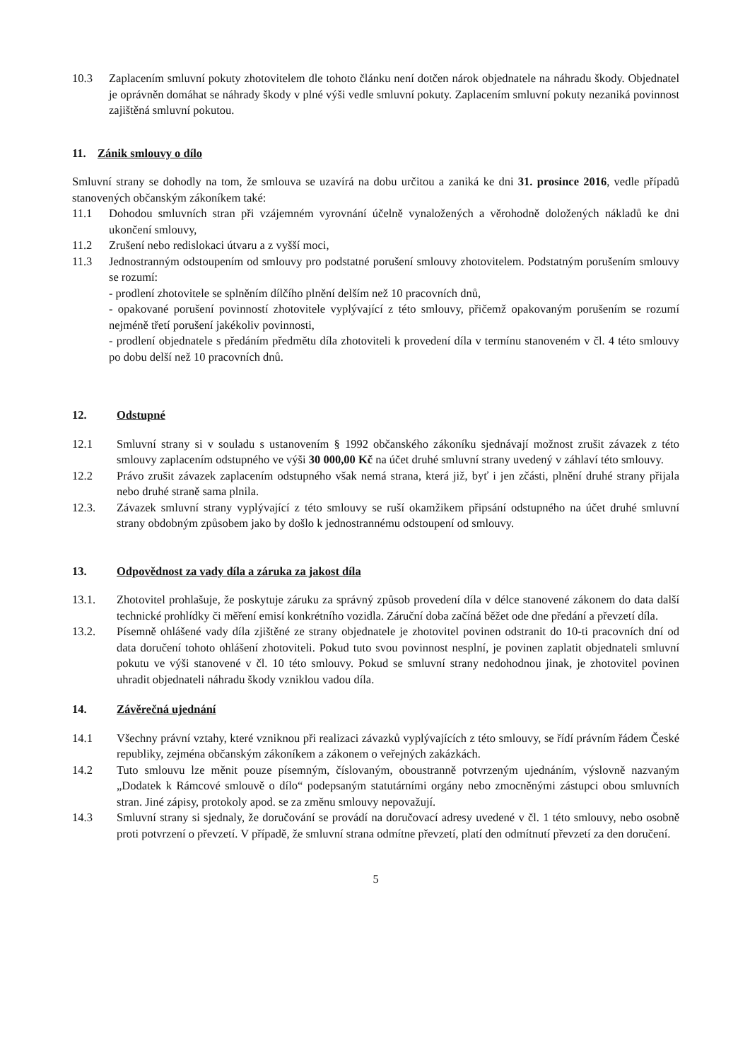10.3 Zaplacením smluvní pokuty zhotovitelem dle tohoto článku není dotčen nárok objednatele na náhradu škody. Objednatel je oprávněn domáhat se náhrady škody v plné výši vedle smluvní pokuty. Zaplacením smluvní pokuty nezaniká povinnost zajištěná smluvní pokutou.
11. Zánik smlouvy o dílo
Smluvní strany se dohodly na tom, že smlouva se uzavírá na dobu určitou a zaniká ke dni 31. prosince 2016, vedle případů stanovených občanským zákoníkem také:
11.1 Dohodou smluvních stran při vzájemném vyrovnání účelně vynaložených a věrohodně doložených nákladů ke dni ukončení smlouvy,
11.2 Zrušení nebo redislokaci útvaru a z vyšší moci,
11.3 Jednostranným odstoupením od smlouvy pro podstatné porušení smlouvy zhotovitelem. Podstatným porušením smlouvy se rozumí:
- prodlení zhotovitele se splněním dílčího plnění delším než 10 pracovních dnů,
- opakované porušení povinností zhotovitele vyplývající z této smlouvy, přičemž opakovaným porušením se rozumí nejméně třetí porušení jakékoliv povinnosti,
- prodlení objednatele s předáním předmětu díla zhotoviteli k provedení díla v termínu stanoveném v čl. 4 této smlouvy po dobu delší než 10 pracovních dnů.
12. Odstupné
12.1 Smluvní strany si v souladu s ustanovením § 1992 občanského zákoníku sjednávají možnost zrušit závazek z této smlouvy zaplacením odstupného ve výši 30 000,00 Kč na účet druhé smluvní strany uvedený v záhlaví této smlouvy.
12.2 Právo zrušit závazek zaplacením odstupného však nemá strana, která již, byť i jen zčásti, plnění druhé strany přijala nebo druhé straně sama plnila.
12.3. Závazek smluvní strany vyplývající z této smlouvy se ruší okamžikem připsání odstupného na účet druhé smluvní strany obdobným způsobem jako by došlo k jednostrannému odstoupení od smlouvy.
13. Odpovědnost za vady díla a záruka za jakost díla
13.1. Zhotovitel prohlašuje, že poskytuje záruku za správný způsob provedení díla v délce stanovené zákonem do data další technické prohlídky či měření emisí konkrétního vozidla. Záruční doba začíná běžet ode dne předání a převzetí díla.
13.2. Písemně ohlášené vady díla zjištěné ze strany objednatele je zhotovitel povinen odstranit do 10-ti pracovních dní od data doručení tohoto ohlášení zhotoviteli. Pokud tuto svou povinnost nesplní, je povinen zaplatit objednateli smluvní pokutu ve výši stanovené v čl. 10 této smlouvy. Pokud se smluvní strany nedohodnou jinak, je zhotovitel povinen uhradit objednateli náhradu škody vzniklou vadou díla.
14. Závěrečná ujednání
14.1 Všechny právní vztahy, které vzniknou při realizaci závazků vyplývajících z této smlouvy, se řídí právním řádem České republiky, zejména občanským zákoníkem a zákonem o veřejných zakázkách.
14.2 Tuto smlouvu lze měnit pouze písemným, číslovaným, oboustranně potvrzeným ujednáním, výslovně nazvaným „Dodatek k Rámcové smlouvě o dílo“ podepsaným statutárními orgány nebo zmocněnými zástupci obou smluvních stran. Jiné zápisy, protokoly apod. se za změnu smlouvy nepovažují.
14.3 Smluvní strany si sjednaly, že doručování se provádí na doručovací adresy uvedené v čl. 1 této smlouvy, nebo osobně proti potvrzení o převzetí. V případě, že smluvní strana odmítne převzetí, platí den odmítnutí převzetí za den doručení.
5